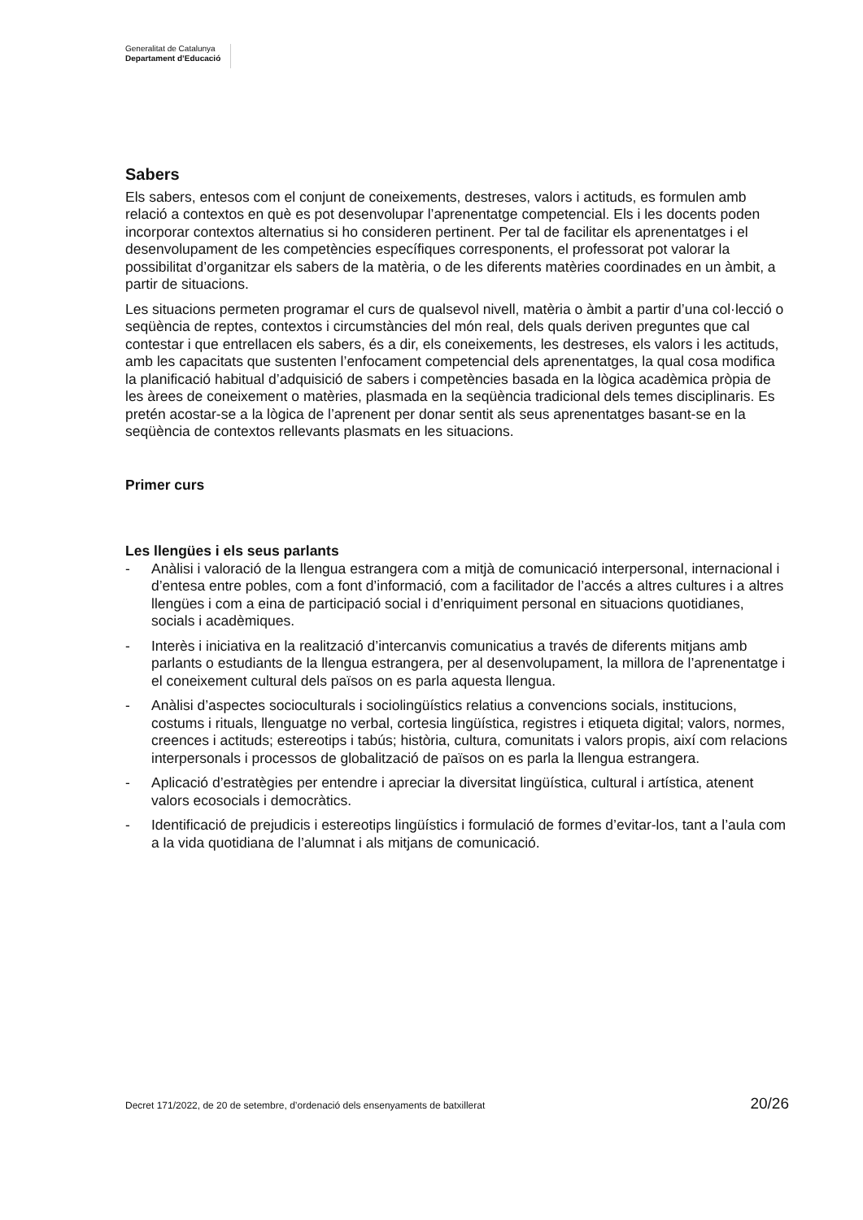Generalitat de Catalunya
Departament d’Educació
Sabers
Els sabers, entesos com el conjunt de coneixements, destreses, valors i actituds, es formulen amb relació a contextos en què es pot desenvolupar l’aprenentatge competencial. Els i les docents poden incorporar contextos alternatius si ho consideren pertinent. Per tal de facilitar els aprenentatges i el desenvolupament de les competències específiques corresponents, el professorat pot valorar la possibilitat d’organitzar els sabers de la matèria, o de les diferents matèries coordinades en un àmbit, a partir de situacions.
Les situacions permeten programar el curs de qualsevol nivell, matèria o àmbit a partir d’una col·lecció o seqüència de reptes, contextos i circumstàncies del món real, dels quals deriven preguntes que cal contestar i que entrellacen els sabers, és a dir, els coneixements, les destreses, els valors i les actituds, amb les capacitats que sustenten l’enfocament competencial dels aprenentatges, la qual cosa modifica la planificació habitual d’adquisició de sabers i competències basada en la lògica acadèmica pròpia de les àrees de coneixement o matèries, plasmada en la seqüència tradicional dels temes disciplinaris. Es pretén acostar-se a la lògica de l’aprenent per donar sentit als seus aprenentatges basant-se en la seqüència de contextos rellevants plasmats en les situacions.
Primer curs
Les llengües i els seus parlants
- Anàlisi i valoració de la llengua estrangera com a mitjà de comunicació interpersonal, internacional i d’entesa entre pobles, com a font d’informació, com a facilitador de l’accés a altres cultures i a altres llengües i com a eina de participació social i d’enriquiment personal en situacions quotidianes, socials i acadèmiques.
- Interès i iniciativa en la realització d’intercanvis comunicatius a través de diferents mitjans amb parlants o estudiants de la llengua estrangera, per al desenvolupament, la millora de l’aprenentatge i el coneixement cultural dels països on es parla aquesta llengua.
- Anàlisi d’aspectes socioculturals i sociolingüístics relatius a convencions socials, institucions, costums i rituals, llenguatge no verbal, cortesia lingüística, registres i etiqueta digital; valors, normes, creences i actituds; estereotips i tabús; història, cultura, comunitats i valors propis, així com relacions interpersonals i processos de globalització de països on es parla la llengua estrangera.
- Aplicació d’estratègies per entendre i apreciar la diversitat lingüística, cultural i artística, atenent valors ecosocials i democràtics.
- Identificació de prejudicis i estereotips lingüístics i formulació de formes d’evitar-los, tant a l’aula com a la vida quotidiana de l’alumnat i als mitjans de comunicació.
Decret 171/2022, de 20 de setembre, d’ordenació dels ensenyaments de batxillerat 20/26